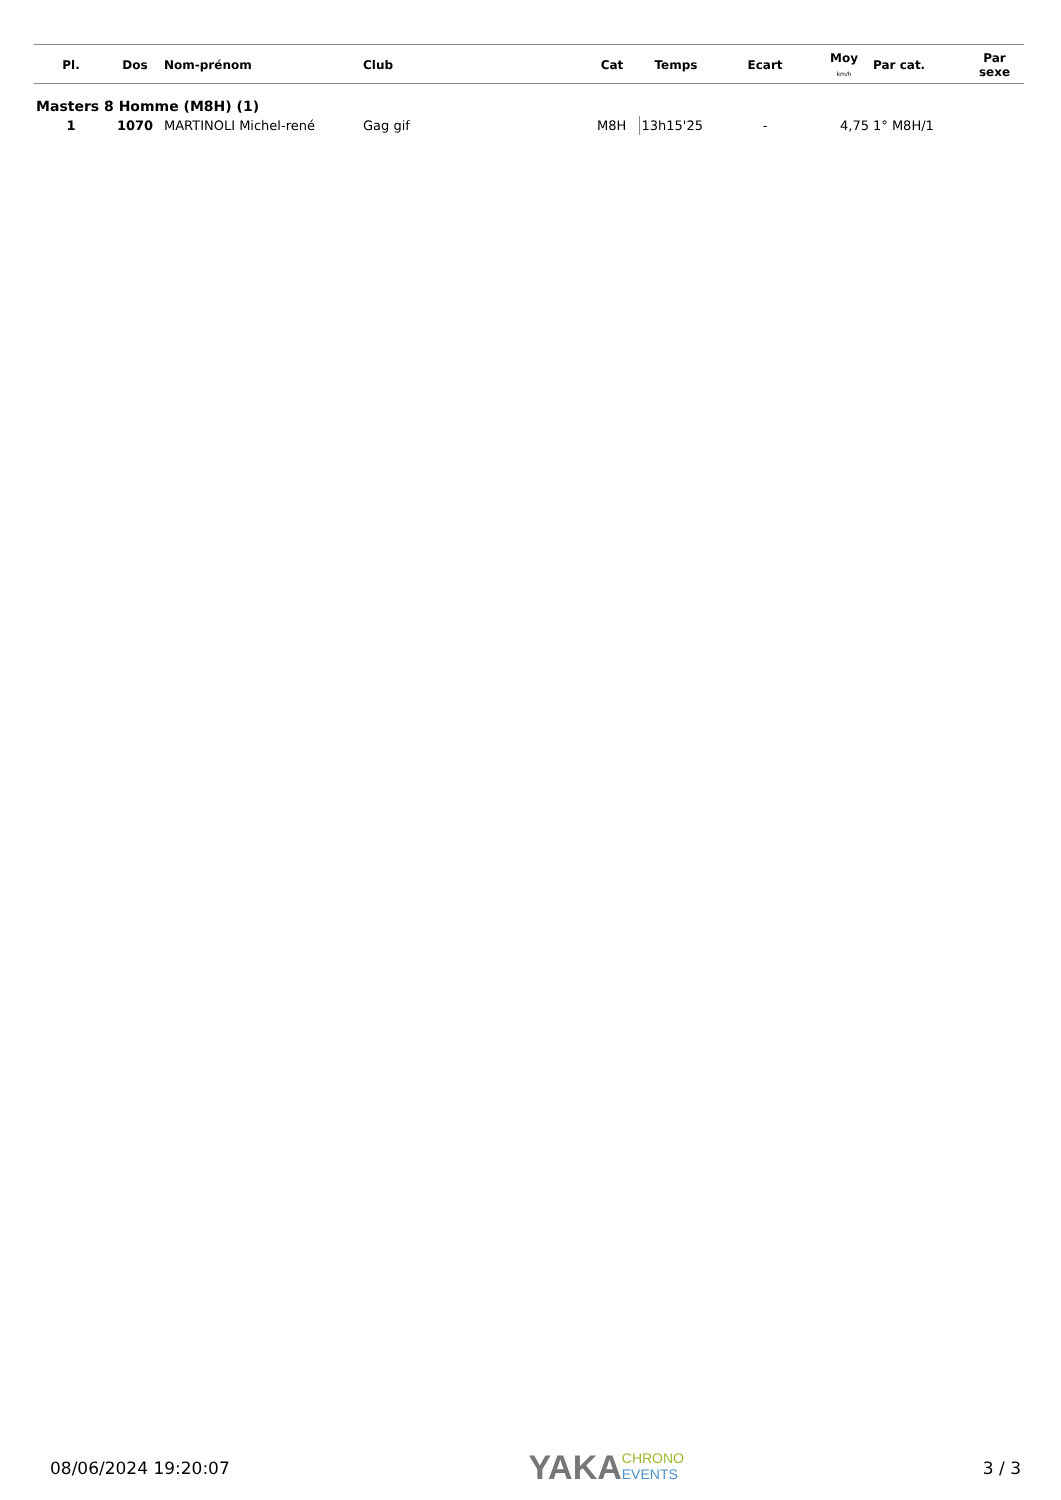| Pl. | Dos | Nom-prénom | Club | Cat | Temps | Ecart | Moy km/h | Par cat. | Par sexe |
| --- | --- | --- | --- | --- | --- | --- | --- | --- | --- |
| Masters 8 Homme (M8H) (1) | | | | | | | | | |
| 1 | 1070 | MARTINOLI Michel-rené | Gag gif | M8H | 13h15'25 | - | 4,75 | 1° M8H/1 | |
08/06/2024 19:20:07
YAKACHRONO
EVENTS
3 / 3